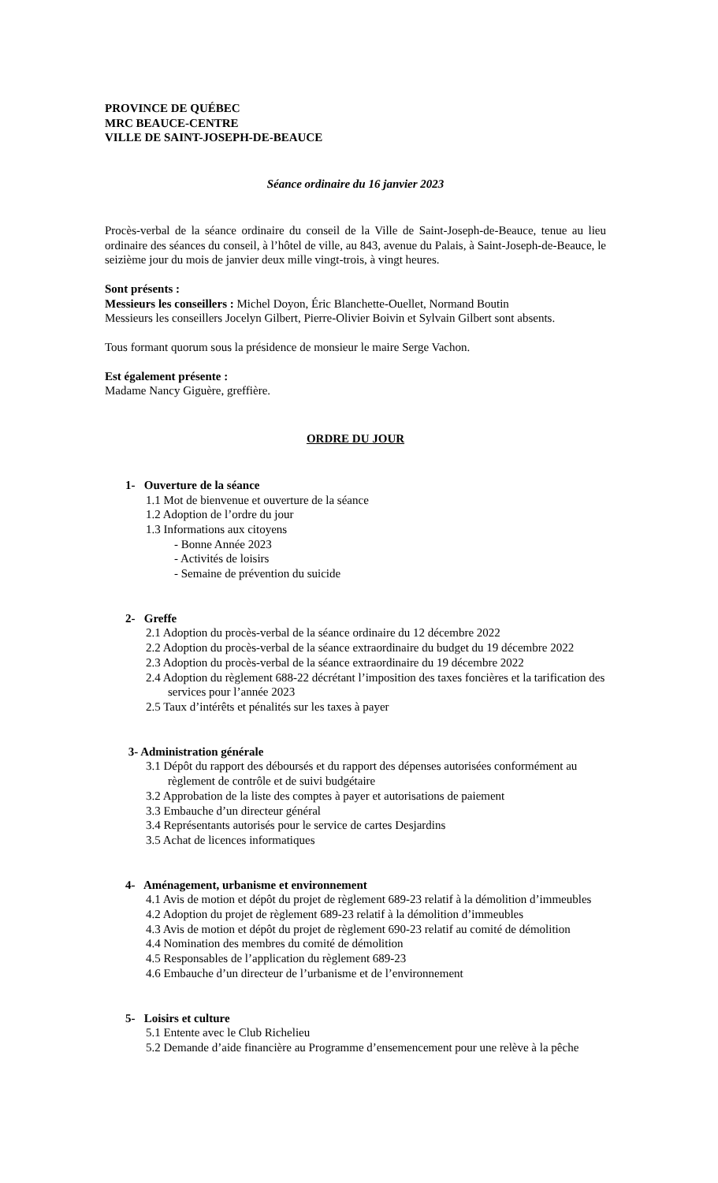PROVINCE DE QUÉBEC
MRC BEAUCE-CENTRE
VILLE DE SAINT-JOSEPH-DE-BEAUCE
Séance ordinaire du 16 janvier 2023
Procès-verbal de la séance ordinaire du conseil de la Ville de Saint-Joseph-de-Beauce, tenue au lieu ordinaire des séances du conseil, à l’hôtel de ville, au 843, avenue du Palais, à Saint-Joseph-de-Beauce, le seizième jour du mois de janvier deux mille vingt-trois, à vingt heures.
Sont présents :
Messieurs les conseillers : Michel Doyon, Éric Blanchette-Ouellet, Normand Boutin
Messieurs les conseillers Jocelyn Gilbert, Pierre-Olivier Boivin et Sylvain Gilbert sont absents.
Tous formant quorum sous la présidence de monsieur le maire Serge Vachon.
Est également présente :
Madame Nancy Giguère, greffière.
ORDRE DU JOUR
1- Ouverture de la séance
1.1 Mot de bienvenue et ouverture de la séance
1.2 Adoption de l’ordre du jour
1.3 Informations aux citoyens
- Bonne Année 2023
- Activités de loisirs
- Semaine de prévention du suicide
2- Greffe
2.1 Adoption du procès-verbal de la séance ordinaire du 12 décembre 2022
2.2 Adoption du procès-verbal de la séance extraordinaire du budget du 19 décembre 2022
2.3 Adoption du procès-verbal de la séance extraordinaire du 19 décembre 2022
2.4 Adoption du règlement 688-22 décrétant l’imposition des taxes foncières et la tarification des services pour l’année 2023
2.5 Taux d’intérêts et pénalités sur les taxes à payer
3- Administration générale
3.1 Dépôt du rapport des déboursés et du rapport des dépenses autorisées conformément au règlement de contrôle et de suivi budgétaire
3.2 Approbation de la liste des comptes à payer et autorisations de paiement
3.3 Embauche d’un directeur général
3.4 Représentants autorisés pour le service de cartes Desjardins
3.5 Achat de licences informatiques
4- Aménagement, urbanisme et environnement
4.1 Avis de motion et dépôt du projet de règlement 689-23 relatif à la démolition d’immeubles
4.2 Adoption du projet de règlement 689-23 relatif à la démolition d’immeubles
4.3 Avis de motion et dépôt du projet de règlement 690-23 relatif au comité de démolition
4.4 Nomination des membres du comité de démolition
4.5 Responsables de l’application du règlement 689-23
4.6 Embauche d’un directeur de l’urbanisme et de l’environnement
5- Loisirs et culture
5.1 Entente avec le Club Richelieu
5.2 Demande d’aide financière au Programme d’ensemencement pour une relève à la pêche